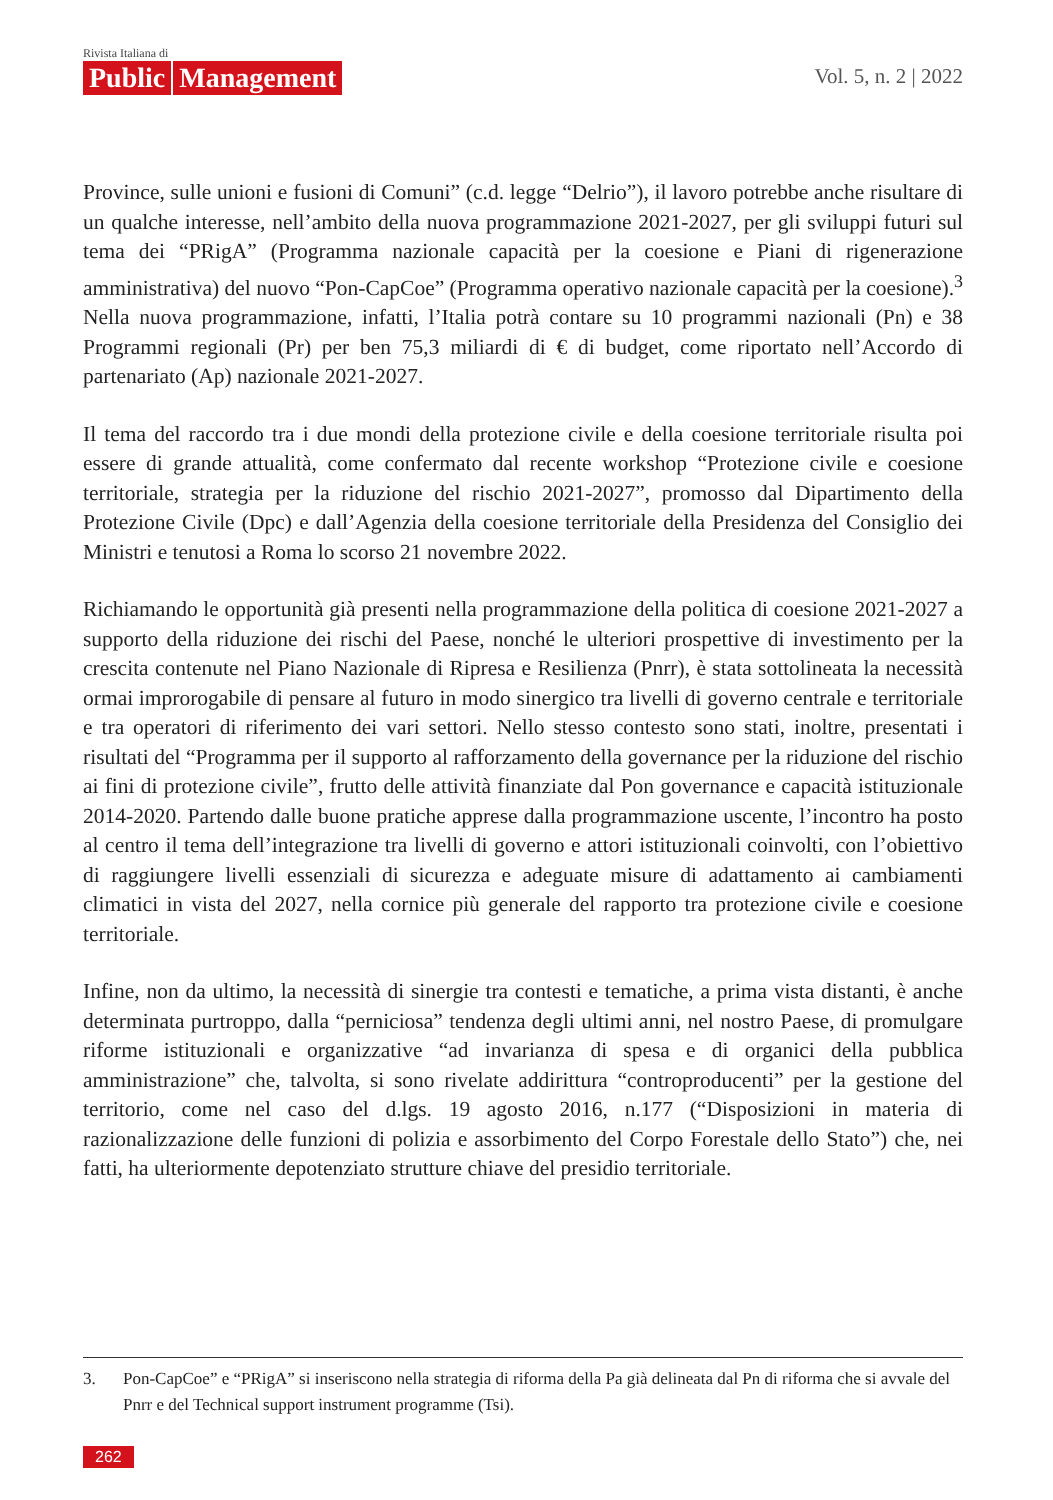Rivista Italiana di
Public Management
Vol. 5, n. 2 | 2022
Province, sulle unioni e fusioni di Comuni” (c.d. legge “Delrio”), il lavoro potrebbe anche risultare di un qualche interesse, nell’ambito della nuova programmazione 2021-2027, per gli sviluppi futuri sul tema dei “PRigA” (Programma nazionale capacità per la coesione e Piani di rigenerazione amministrativa) del nuovo “Pon-CapCoe” (Programma operativo nazionale capacità per la coesione).<sup>3</sup> Nella nuova programmazione, infatti, l’Italia potrà contare su 10 programmi nazionali (Pn) e 38 Programmi regionali (Pr) per ben 75,3 miliardi di € di budget, come riportato nell’Accordo di partenariato (Ap) nazionale 2021-2027.
Il tema del raccordo tra i due mondi della protezione civile e della coesione territoriale risulta poi essere di grande attualità, come confermato dal recente workshop “Protezione civile e coesione territoriale, strategia per la riduzione del rischio 2021-2027”, promosso dal Dipartimento della Protezione Civile (Dpc) e dall’Agenzia della coesione territoriale della Presidenza del Consiglio dei Ministri e tenutosi a Roma lo scorso 21 novembre 2022.
Richiamando le opportunità già presenti nella programmazione della politica di coesione 2021-2027 a supporto della riduzione dei rischi del Paese, nonché le ulteriori prospettive di investimento per la crescita contenute nel Piano Nazionale di Ripresa e Resilienza (Pnrr), è stata sottolineata la necessità ormai improrogabile di pensare al futuro in modo sinergico tra livelli di governo centrale e territoriale e tra operatori di riferimento dei vari settori. Nello stesso contesto sono stati, inoltre, presentati i risultati del “Programma per il supporto al rafforzamento della governance per la riduzione del rischio ai fini di protezione civile”, frutto delle attività finanziate dal Pon governance e capacità istituzionale 2014-2020. Partendo dalle buone pratiche apprese dalla programmazione uscente, l’incontro ha posto al centro il tema dell’integrazione tra livelli di governo e attori istituzionali coinvolti, con l’obiettivo di raggiungere livelli essenziali di sicurezza e adeguate misure di adattamento ai cambiamenti climatici in vista del 2027, nella cornice più generale del rapporto tra protezione civile e coesione territoriale.
Infine, non da ultimo, la necessità di sinergie tra contesti e tematiche, a prima vista distanti, è anche determinata purtroppo, dalla “perniciosa” tendenza degli ultimi anni, nel nostro Paese, di promulgare riforme istituzionali e organizzative “ad invarianza di spesa e di organici della pubblica amministrazione” che, talvolta, si sono rivelate addirittura “controproducenti” per la gestione del territorio, come nel caso del d.lgs. 19 agosto 2016, n.177 (“Disposizioni in materia di razionalizzazione delle funzioni di polizia e assorbimento del Corpo Forestale dello Stato”) che, nei fatti, ha ulteriormente depotenziato strutture chiave del presidio territoriale.
3. Pon-CapCoe” e “PRigA” si inseriscono nella strategia di riforma della Pa già delineata dal Pn di riforma che si avvale del Pnrr e del Technical support instrument programme (Tsi).
262